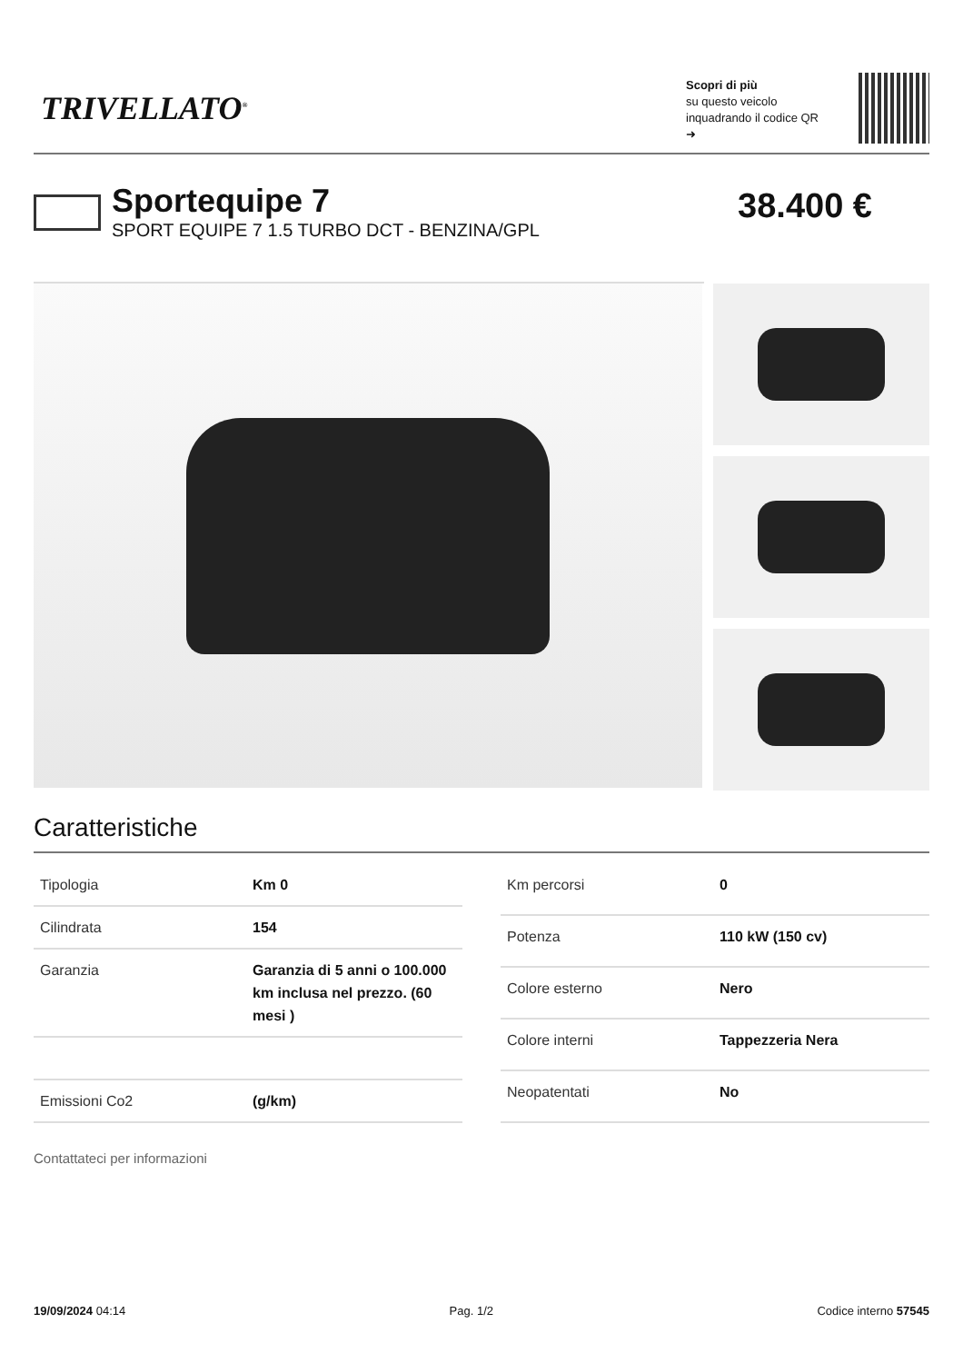TRIVELLATO<sup>®</sup>
Scopri di più
su questo veicolo inquadrando il codice QR ➜
Sportequipe 7
SPORT EQUIPE 7 1.5 TURBO DCT - BENZINA/GPL
38.400 €
Caratteristiche
| Tipologia | Km 0 |
| Cilindrata | 154 |
| Garanzia | Garanzia di 5 anni o 100.000 km inclusa nel prezzo. (60 mesi ) |
| Emissioni Co2 | (g/km) |
| Km percorsi | 0 |
| Potenza | 110 kW (150 cv) |
| Colore esterno | Nero |
| Colore interni | Tappezzeria Nera |
| Neopatentati | No |
Contattateci per informazioni
19/09/2024 04:14 Pag. 1/2 Codice interno 57545